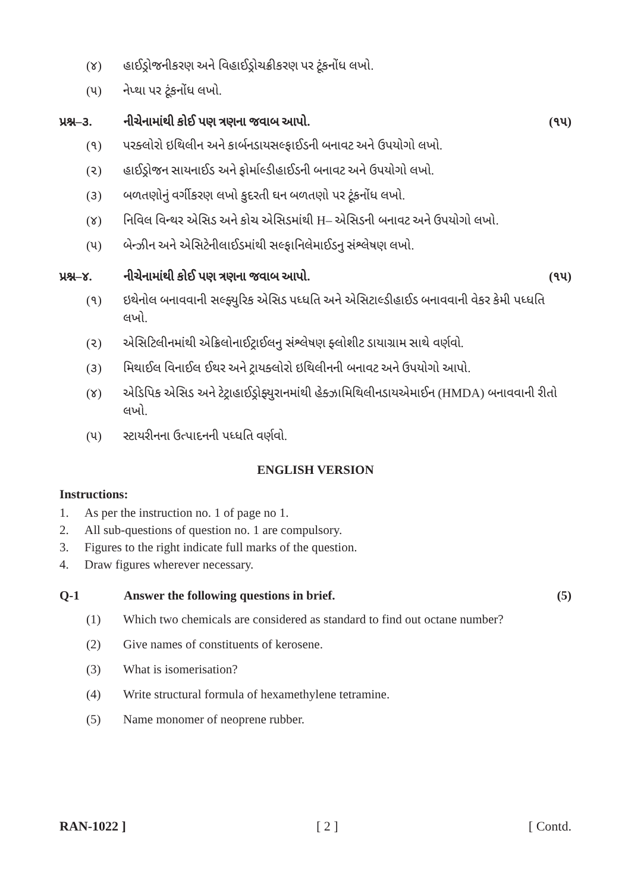(૪) હાઈડ્રોજનીકરણ અને વિહાઈડ્રોચક્રીકરણ પર ટૂંકનોંધ લખો.
(૫) નેપ્થા પર ટૂંકનોંધ લખો.
પ્રશ્ન–૩. નીચેનામાંથી કોઈ પણ ત્રણના જવાબ આપો. (૧૫)
(૧) પરક્લોરો ઇથિલીન અને કાર્બનડાયસલ્ફાઈડની બનાવટ અને ઉપયોગો લખો.
(૨) હાઈડ્રોજન સાયનાઈડ અને ફોર્માલ્ડીહાઈડની બનાવટ અને ઉપયોગો લખો.
(૩) બળતણોનું વર્ગીકરણ લખો કુદરતી ઘન બળતણો પર ટૂંકનોંધ લખો.
(૪) નિવિલ વિન્થર એસિડ અને કોચ એસિડમાંથી H– એસિડની બનાવટ અને ઉપયોગો લખો.
(૫) બેન્ઝીન અને એસિટેનીલાઈડમાંથી સલ્ફાનિલેમાઈડનુ સંશ્લેષણ લખો.
પ્રશ્ન–૪. નીચેનામાંથી કોઈ પણ ત્રણના જવાબ આપો. (૧૫)
(૧) ઇથેનોલ બનાવવાની સલ્ફ્યુરિક એસિડ પધ્ધતિ અને એસિટાલ્ડીહાઈડ બનાવવાની વેકર કેમી પધ્ધતિ લખો.
(૨) એસિટિલીનમાંથી એક્રિલોનાઈટ્રાઈલનુ સંશ્લેષણ ફ્લોશીટ ડાયાગ્રામ સાથે વર્ણવો.
(૩) મિથાઈલ વિનાઈલ ઈથર અને ટ્રાયક્લોરો ઇથિલીનની બનાવટ અને ઉપયોગો આપો.
(૪) એડિપિક એસિડ અને ટેટ્રાહાઈડ્રોફ્યુરાનમાંથી હેક્ઝામિથિલીનડાયએમાઈન (HMDA) બનાવવાની રીતો લખો.
(૫) સ્ટાયરીનના ઉત્પાદનની પધ્ધતિ વર્ણવો.
ENGLISH VERSION
Instructions:
1. As per the instruction no. 1 of page no 1.
2. All sub-questions of question no. 1 are compulsory.
3. Figures to the right indicate full marks of the question.
4. Draw figures wherever necessary.
Q-1 Answer the following questions in brief. (5)
(1) Which two chemicals are considered as standard to find out octane number?
(2) Give names of constituents of kerosene.
(3) What is isomerisation?
(4) Write structural formula of hexamethylene tetramine.
(5) Name monomer of neoprene rubber.
RAN-1022 ] [ 2 ] [ Contd.